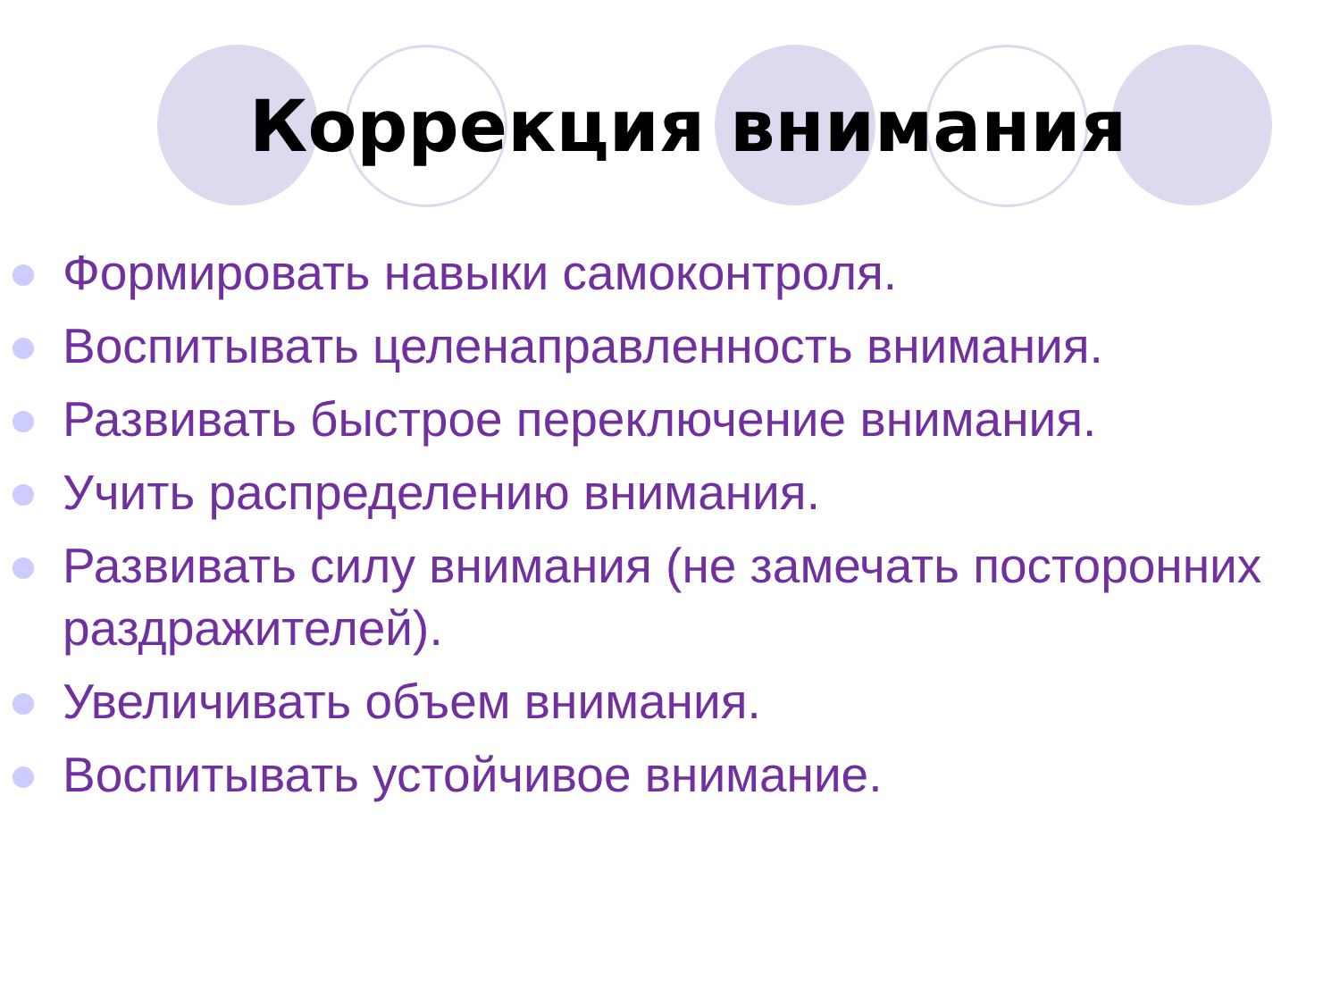Коррекция внимания
Формировать навыки самоконтроля.
Воспитывать целенаправленность внимания.
Развивать быстрое переключение внимания.
Учить распределению внимания.
Развивать силу внимания (не замечать посторонних раздражителей).
Увеличивать объем внимания.
Воспитывать устойчивое внимание.